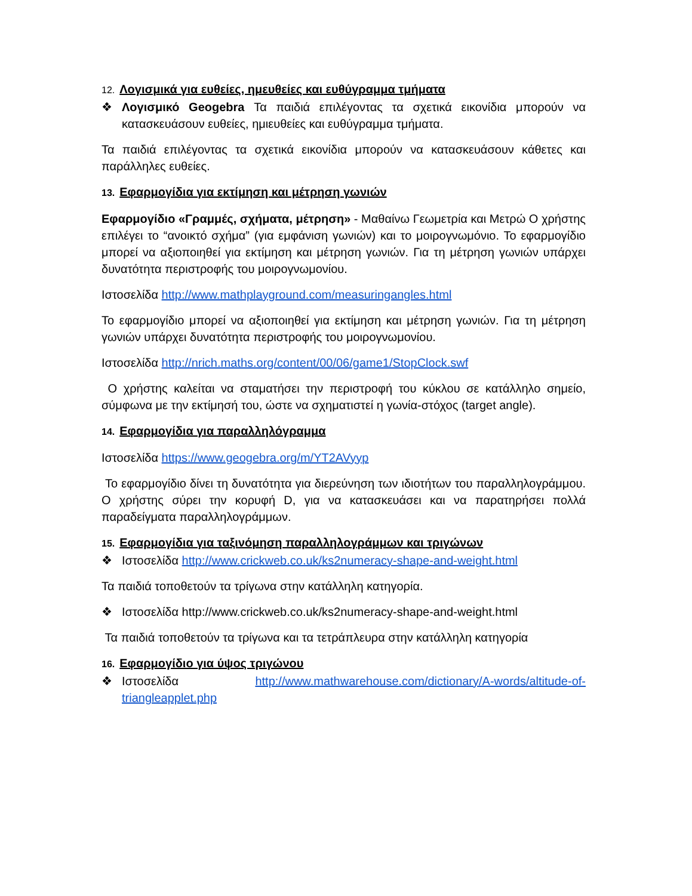12. Λογισμικά για ευθείες, ημευθείες και ευθύγραμμα τμήματα
❖ Λογισμικό Geogebra Τα παιδιά επιλέγοντας τα σχετικά εικονίδια μπορούν να κατασκευάσουν ευθείες, ημιευθείες και ευθύγραμμα τμήματα.
Τα παιδιά επιλέγοντας τα σχετικά εικονίδια μπορούν να κατασκευάσουν κάθετες και παράλληλες ευθείες.
13. Εφαρμογίδια για εκτίμηση και μέτρηση γωνιών
Εφαρμογίδιο «Γραμμές, σχήματα, μέτρηση» - Μαθαίνω Γεωμετρία και Μετρώ Ο χρήστης επιλέγει το “ανοικτό σχήμα” (για εμφάνιση γωνιών) και το μοιρογνωμόνιο. Το εφαρμογίδιο μπορεί να αξιοποιηθεί για εκτίμηση και μέτρηση γωνιών. Για τη μέτρηση γωνιών υπάρχει δυνατότητα περιστροφής του μοιρογνωμονίου.
Ιστοσελίδα http://www.mathplayground.com/measuringangles.html
Το εφαρμογίδιο μπορεί να αξιοποιηθεί για εκτίμηση και μέτρηση γωνιών. Για τη μέτρηση γωνιών υπάρχει δυνατότητα περιστροφής του μοιρογνωμονίου.
Ιστοσελίδα http://nrich.maths.org/content/00/06/game1/StopClock.swf
Ο χρήστης καλείται να σταματήσει την περιστροφή του κύκλου σε κατάλληλο σημείο, σύμφωνα με την εκτίμησή του, ώστε να σχηματιστεί η γωνία-στόχος (target angle).
14. Εφαρμογίδια για παραλληλόγραμμα
Ιστοσελίδα https://www.geogebra.org/m/YT2AVyyp
Το εφαρμογίδιο δίνει τη δυνατότητα για διερεύνηση των ιδιοτήτων του παραλληλογράμμου. Ο χρήστης σύρει την κορυφή D, για να κατασκευάσει και να παρατηρήσει πολλά παραδείγματα παραλληλογράμμων.
15. Εφαρμογίδια για ταξινόμηση παραλληλογράμμων και τριγώνων
❖ Ιστοσελίδα http://www.crickweb.co.uk/ks2numeracy-shape-and-weight.html
Τα παιδιά τοποθετούν τα τρίγωνα στην κατάλληλη κατηγορία.
❖ Ιστοσελίδα http://www.crickweb.co.uk/ks2numeracy-shape-and-weight.html
Τα παιδιά τοποθετούν τα τρίγωνα και τα τετράπλευρα στην κατάλληλη κατηγορία
16. Εφαρμογίδιο για ύψος τριγώνου
❖ Ιστοσελίδα http://www.mathwarehouse.com/dictionary/A-words/altitude-of-triangleapplet.php